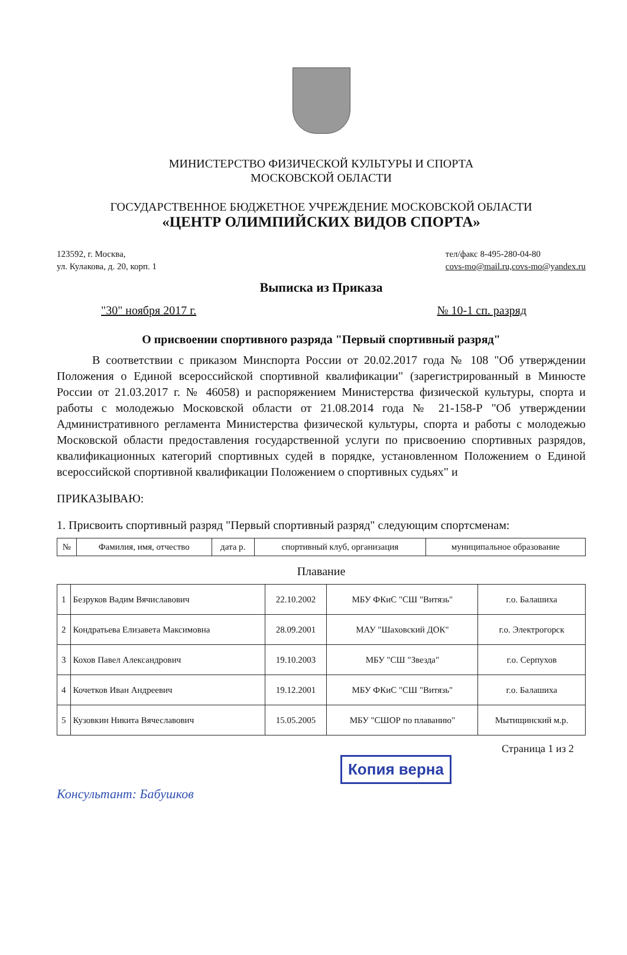МИНИСТЕРСТВО ФИЗИЧЕСКОЙ КУЛЬТУРЫ И СПОРТА
МОСКОВСКОЙ ОБЛАСТИ
ГОСУДАРСТВЕННОЕ БЮДЖЕТНОЕ УЧРЕЖДЕНИЕ МОСКОВСКОЙ ОБЛАСТИ
«ЦЕНТР ОЛИМПИЙСКИХ ВИДОВ СПОРТА»
123592, г. Москва,
ул. Кулакова, д. 20, корп. 1
тел/факс 8-495-280-04-80
covs-mo@mail.ru,covs-mo@yandex.ru
Выписка из Приказа
"30" ноября 2017 г. № 10-1 сп. разряд
О присвоении спортивного разряда "Первый спортивный разряд"
В соответствии с приказом Минспорта России от 20.02.2017 года № 108 "Об утверждении Положения о Единой всероссийской спортивной квалификации" (зарегистрированный в Минюсте России от 21.03.2017 г. № 46058) и распоряжением Министерства физической культуры, спорта и работы с молодежью Московской области от 21.08.2014 года № 21-158-Р "Об утверждении Административного регламента Министерства физической культуры, спорта и работы с молодежью Московской области предоставления государственной услуги по присвоению спортивных разрядов, квалификационных категорий спортивных судей в порядке, установленном Положением о Единой всероссийской спортивной квалификации Положением о спортивных судьях" и
ПРИКАЗЫВАЮ:
1. Присвоить спортивный разряд "Первый спортивный разряд" следующим спортсменам:
| № | Фамилия, имя, отчество | дата р. | спортивный клуб, организация | муниципальное образование |
| --- | --- | --- | --- | --- |
Плавание
| 1 | Безруков Вадим Вячиславович | 22.10.2002 | МБУ ФКиС "СШ "Витязь" | г.о. Балашиха |
| 2 | Кондратьева Елизавета Максимовна | 28.09.2001 | МАУ "Шаховский ДОК" | г.о. Электрогорск |
| 3 | Кохов Павел Александрович | 19.10.2003 | МБУ "СШ "Звезда" | г.о. Серпухов |
| 4 | Кочетков Иван Андреевич | 19.12.2001 | МБУ ФКиС "СШ "Витязь" | г.о. Балашиха |
| 5 | Кузовкин Никита Вячеславович | 15.05.2005 | МБУ "СШОР по плаванию" | Мытищинский м.р. |
Страница 1 из 2
Копия верна
Консультант: Бабушков